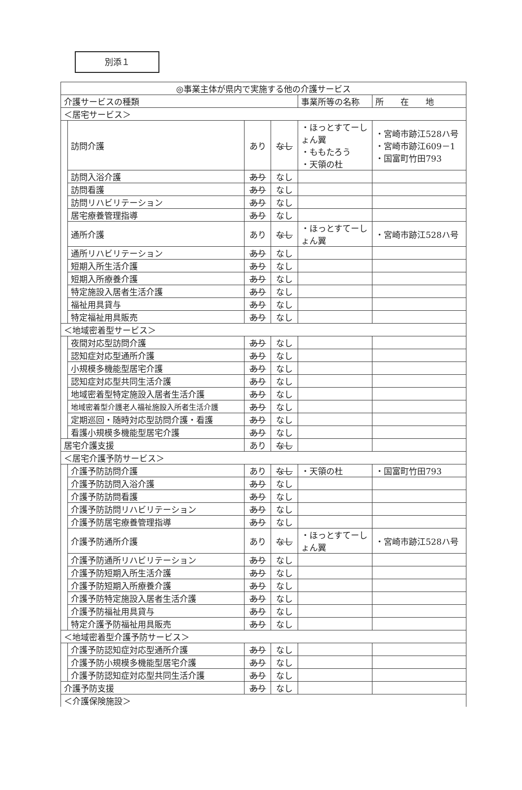別添１
| ◎事業主体が県内で実施する他の介護サービス | | | | | |
| --- | --- | --- | --- | --- | --- |
| 介護サービスの種類 | | | | 事業所等の名称 | 所 在 地 |
| ＜居宅サービス＞ | | | | | |
| | 訪問介護 | あり | なし | ・ほっとすてーしょん翼 ・ももたろう ・天領の杜 | ・宮崎市跡江528ハ号 ・宮崎市跡江609－1 ・国富町竹田793 |
| | 訪問入浴介護 | あり | なし | | |
| | 訪問看護 | あり | なし | | |
| | 訪問リハビリテーション | あり | なし | | |
| | 居宅療養管理指導 | あり | なし | | |
| | 通所介護 | あり | なし | ・ほっとすてーしょん翼 | ・宮崎市跡江528ハ号 |
| | 通所リハビリテーション | あり | なし | | |
| | 短期入所生活介護 | あり | なし | | |
| | 短期入所療養介護 | あり | なし | | |
| | 特定施設入居者生活介護 | あり | なし | | |
| | 福祉用具貸与 | あり | なし | | |
| | 特定福祉用具販売 | あり | なし | | |
| ＜地域密着型サービス＞ | | | | | |
| | 夜間対応型訪問介護 | あり | なし | | |
| | 認知症対応型通所介護 | あり | なし | | |
| | 小規模多機能型居宅介護 | あり | なし | | |
| | 認知症対応型共同生活介護 | あり | なし | | |
| | 地域密着型特定施設入居者生活介護 | あり | なし | | |
| | 地域密着型介護老人福祉施設入所者生活介護 | あり | なし | | |
| | 定期巡回・随時対応型訪問介護・看護 | あり | なし | | |
| | 看護小規模多機能型居宅介護 | あり | なし | | |
| 居宅介護支援 | | あり | なし | | |
| ＜居宅介護予防サービス＞ | | | | | |
| | 介護予防訪問介護 | あり | なし | ・天領の杜 | ・国富町竹田793 |
| | 介護予防訪問入浴介護 | あり | なし | | |
| | 介護予防訪問看護 | あり | なし | | |
| | 介護予防訪問リハビリテーション | あり | なし | | |
| | 介護予防居宅療養管理指導 | あり | なし | | |
| | 介護予防通所介護 | あり | なし | ・ほっとすてーしょん翼 | ・宮崎市跡江528ハ号 |
| | 介護予防通所リハビリテーション | あり | なし | | |
| | 介護予防短期入所生活介護 | あり | なし | | |
| | 介護予防短期入所療養介護 | あり | なし | | |
| | 介護予防特定施設入居者生活介護 | あり | なし | | |
| | 介護予防福祉用具貸与 | あり | なし | | |
| | 特定介護予防福祉用具販売 | あり | なし | | |
| ＜地域密着型介護予防サービス＞ | | | | | |
| | 介護予防認知症対応型通所介護 | あり | なし | | |
| | 介護予防小規模多機能型居宅介護 | あり | なし | | |
| | 介護予防認知症対応型共同生活介護 | あり | なし | | |
| 介護予防支援 | | あり | なし | | |
| ＜介護保険施設＞ | | | | | |